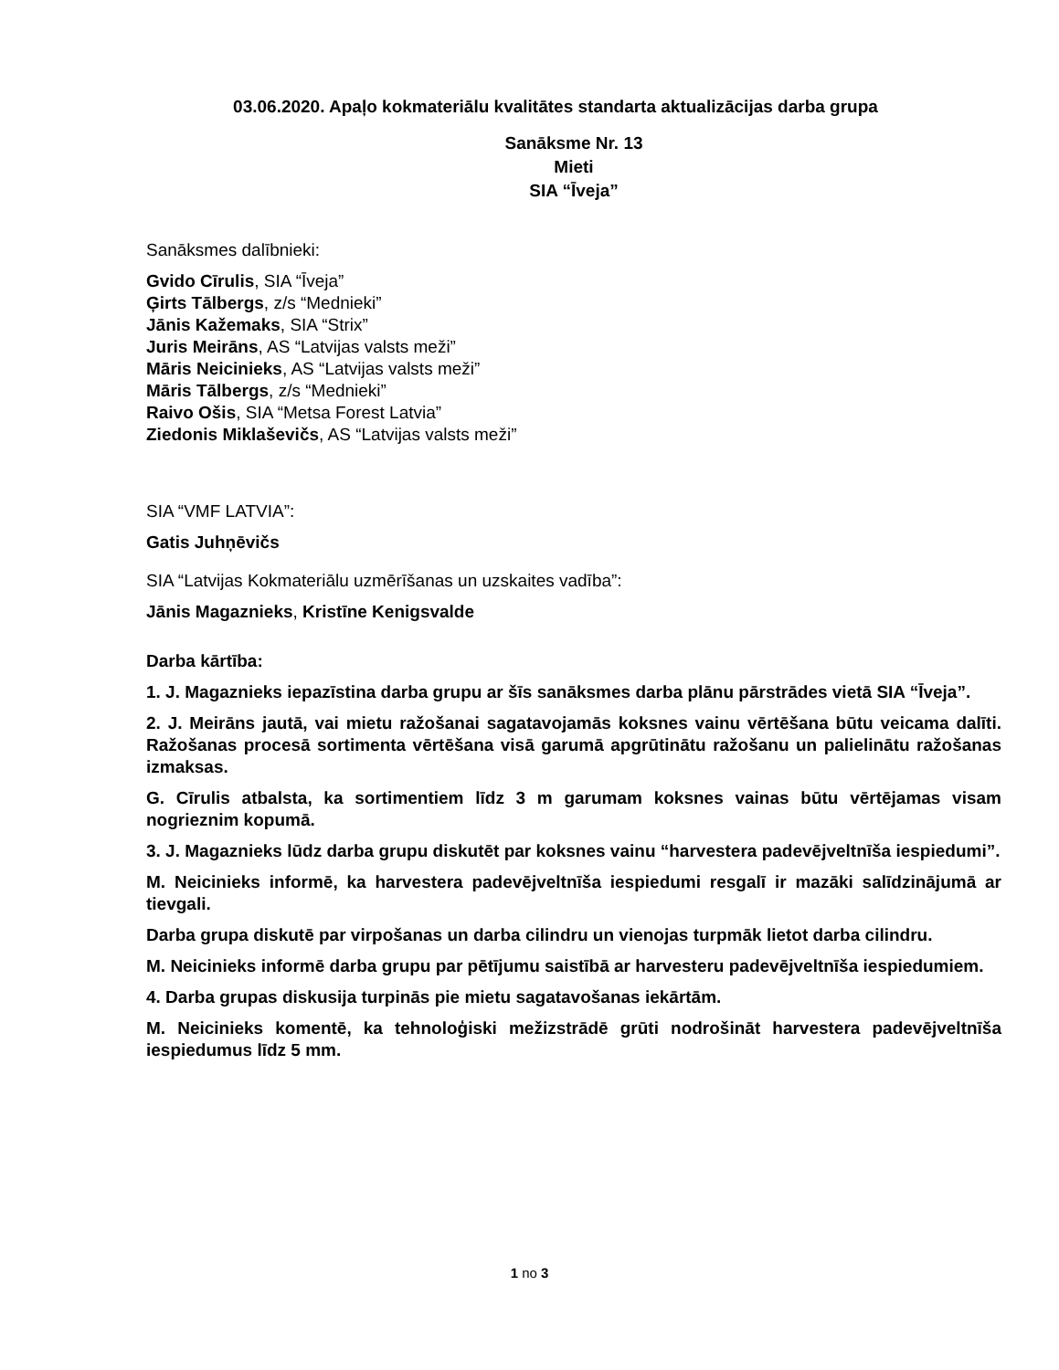03.06.2020. Apaļo kokmateriālu kvalitātes standarta aktualizācijas darba grupa
Sanāksme Nr. 13
Mieti
SIA “Īveja”
Sanāksmes dalībnieki:
Gvido Cīrulis, SIA “Īveja”
Ģirts Tālbergs, z/s “Mednieki”
Jānis Kažemaks, SIA “Strix”
Juris Meirāns, AS “Latvijas valsts meži”
Māris Neicinieks, AS “Latvijas valsts meži”
Māris Tālbergs, z/s “Mednieki”
Raivo Ošis, SIA “Metsa Forest Latvia”
Ziedonis Miklaševičs, AS “Latvijas valsts meži”
SIA “VMF LATVIA”:
Gatis Juhņēvičs
SIA “Latvijas Kokmateriālu uzmērīšanas un uzskaites vadība”:
Jānis Magaznieks, Kristīne Kenigsvalde
Darba kārtība:
1. J. Magaznieks iepazīstina darba grupu ar šīs sanāksmes darba plānu pārstrādes vietā SIA “Īveja”.
2. J. Meirāns jautā, vai mietu ražošanai sagatavojamās koksnes vainu vērtēšana būtu veicama dalīti. Ražošanas procesā sortimenta vērtēšana visā garumā apgrūtinātu ražošanu un palielinātu ražošanas izmaksas.
G. Cīrulis atbalsta, ka sortimentiem līdz 3 m garumam koksnes vainas būtu vērtējamas visam nogrieznim kopumā.
3. J. Magaznieks lūdz darba grupu diskutēt par koksnes vainu “harvestera padevējveltnīša iespiedumi”.
M. Neicinieks informē, ka harvestera padevējveltnīša iespiedumi resgalī ir mazāki salīdzinājumā ar tievgali.
Darba grupa diskutē par virpošanas un darba cilindru un vienojas turpmāk lietot darba cilindru.
M. Neicinieks informē darba grupu par pētījumu saistībā ar harvesteru padevējveltnīša iespiedumiem.
4. Darba grupas diskusija turpinās pie mietu sagatavošanas iekārtām.
M. Neicinieks komentē, ka tehnoloģiski mežizstrādē grūti nodrošināt harvestera padevējveltnīša iespiedumus līdz 5 mm.
1 no 3